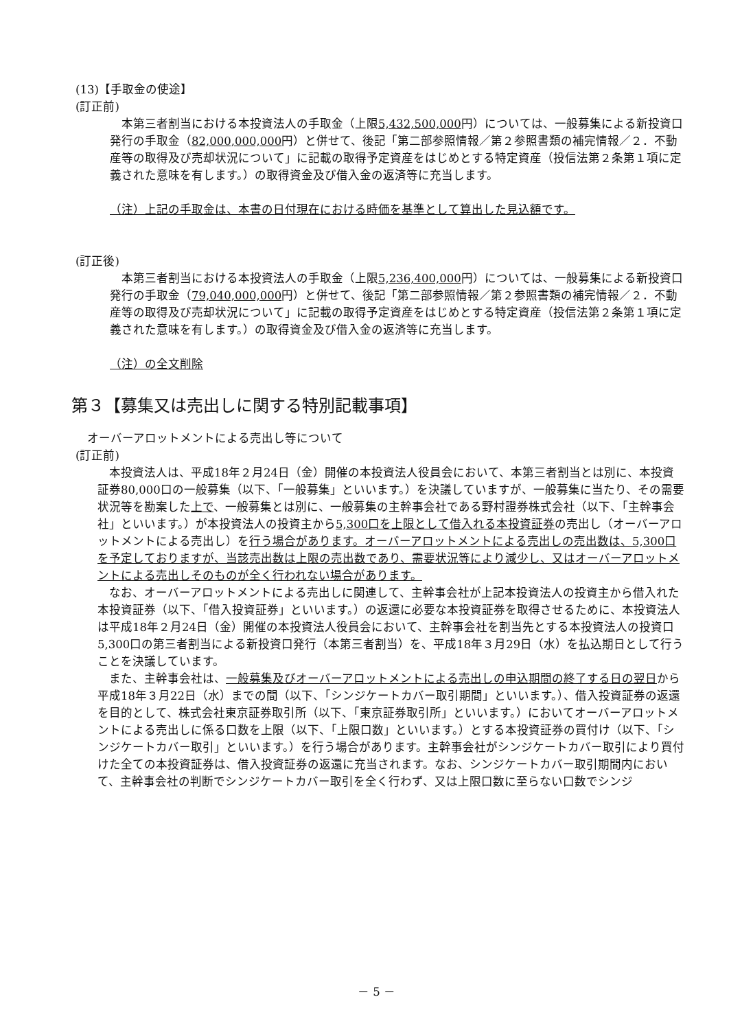(13)【手取金の使途】
(訂正前)
　本第三者割当における本投資法人の手取金（上限5,432,500,000円）については、一般募集による新投資口発行の手取金（82,000,000,000円）と併せて、後記「第二部参照情報／第２参照書類の補完情報／２．不動産等の取得及び売却状況について」に記載の取得予定資産をはじめとする特定資産（投信法第２条第１項に定義された意味を有します。）の取得資金及び借入金の返済等に充当します。
（注）上記の手取金は、本書の日付現在における時価を基準として算出した見込額です。
(訂正後)
　本第三者割当における本投資法人の手取金（上限5,236,400,000円）については、一般募集による新投資口発行の手取金（79,040,000,000円）と併せて、後記「第二部参照情報／第２参照書類の補完情報／２．不動産等の取得及び売却状況について」に記載の取得予定資産をはじめとする特定資産（投信法第２条第１項に定義された意味を有します。）の取得資金及び借入金の返済等に充当します。
（注）の全文削除
第３【募集又は売出しに関する特別記載事項】
　オーバーアロットメントによる売出し等について
(訂正前)
　本投資法人は、平成18年２月24日（金）開催の本投資法人役員会において、本第三者割当とは別に、本投資証券80,000口の一般募集（以下、「一般募集」といいます。）を決議していますが、一般募集に当たり、その需要状況等を勘案した上で、一般募集とは別に、一般募集の主幹事会社である野村證券株式会社（以下、「主幹事会社」といいます。）が本投資法人の投資主から5,300口を上限として借入れる本投資証券の売出し（オーバーアロットメントによる売出し）を行う場合があります。オーバーアロットメントによる売出しの売出数は、5,300口を予定しておりますが、当該売出数は上限の売出数であり、需要状況等により減少し、又はオーバーアロットメントによる売出しそのものが全く行われない場合があります。
　なお、オーバーアロットメントによる売出しに関連して、主幹事会社が上記本投資法人の投資主から借入れた本投資証券（以下、「借入投資証券」といいます。）の返還に必要な本投資証券を取得させるために、本投資法人は平成18年２月24日（金）開催の本投資法人役員会において、主幹事会社を割当先とする本投資法人の投資口5,300口の第三者割当による新投資口発行（本第三者割当）を、平成18年３月29日（水）を払込期日として行うことを決議しています。
　また、主幹事会社は、一般募集及びオーバーアロットメントによる売出しの申込期間の終了する日の翌日から平成18年３月22日（水）までの間（以下、「シンジケートカバー取引期間」といいます。）、借入投資証券の返還を目的として、株式会社東京証券取引所（以下、「東京証券取引所」といいます。）においてオーバーアロットメントによる売出しに係る口数を上限（以下、「上限口数」といいます。）とする本投資証券の買付け（以下、「シンジケートカバー取引」といいます。）を行う場合があります。主幹事会社がシンジケートカバー取引により買付けた全ての本投資証券は、借入投資証券の返還に充当されます。なお、シンジケートカバー取引期間内において、主幹事会社の判断でシンジケートカバー取引を全く行わず、又は上限口数に至らない口数でシンジ
－ 5 －